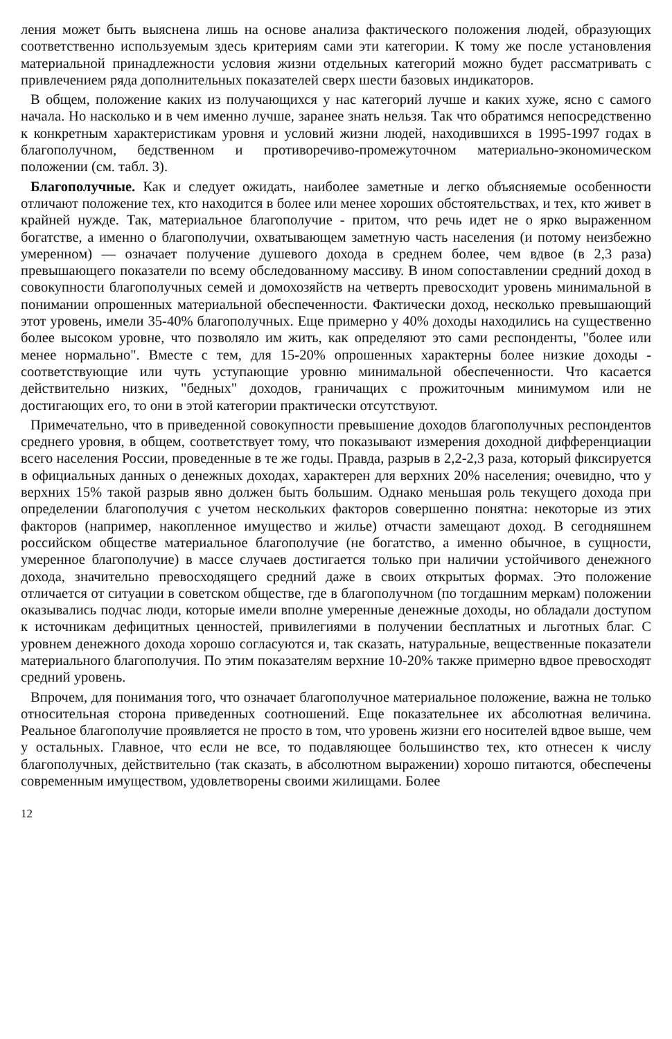ления может быть выяснена лишь на основе анализа фактического положения людей, образующих соответственно используемым здесь критериям сами эти категории. К тому же после установления материальной принадлежности условия жизни отдельных категорий можно будет рассматривать с привлечением ряда дополнительных показателей сверх шести базовых индикаторов.
В общем, положение каких из получающихся у нас категорий лучше и каких хуже, ясно с самого начала. Но насколько и в чем именно лучше, заранее знать нельзя. Так что обратимся непосредственно к конкретным характеристикам уровня и условий жизни людей, находившихся в 1995-1997 годах в благополучном, бедственном и противоречиво-промежуточном материально-экономическом положении (см. табл. 3).
Благополучные. Как и следует ожидать, наиболее заметные и легко объясняемые особенности отличают положение тех, кто находится в более или менее хороших обстоятельствах, и тех, кто живет в крайней нужде. Так, материальное благополучие - притом, что речь идет не о ярко выраженном богатстве, а именно о благополучии, охватывающем заметную часть населения (и потому неизбежно умеренном) — означает получение душевого дохода в среднем более, чем вдвое (в 2,3 раза) превышающего показатели по всему обследованному массиву. В ином сопоставлении средний доход в совокупности благополучных семей и домохозяйств на четверть превосходит уровень минимальной в понимании опрошенных материальной обеспеченности. Фактически доход, несколько превышающий этот уровень, имели 35-40% благополучных. Еще примерно у 40% доходы находились на существенно более высоком уровне, что позволяло им жить, как определяют это сами респонденты, "более или менее нормально". Вместе с тем, для 15-20% опрошенных характерны более низкие доходы - соответствующие или чуть уступающие уровню минимальной обеспеченности. Что касается действительно низких, "бедных" доходов, граничащих с прожиточным минимумом или не достигающих его, то они в этой категории практически отсутствуют.
Примечательно, что в приведенной совокупности превышение доходов благополучных респондентов среднего уровня, в общем, соответствует тому, что показывают измерения доходной дифференциации всего населения России, проведенные в те же годы. Правда, разрыв в 2,2-2,3 раза, который фиксируется в официальных данных о денежных доходах, характерен для верхних 20% населения; очевидно, что у верхних 15% такой разрыв явно должен быть большим. Однако меньшая роль текущего дохода при определении благополучия с учетом нескольких факторов совершенно понятна: некоторые из этих факторов (например, накопленное имущество и жилье) отчасти замещают доход. В сегодняшнем российском обществе материальное благополучие (не богатство, а именно обычное, в сущности, умеренное благополучие) в массе случаев достигается только при наличии устойчивого денежного дохода, значительно превосходящего средний даже в своих открытых формах. Это положение отличается от ситуации в советском обществе, где в благополучном (по тогдашним меркам) положении оказывались подчас люди, которые имели вполне умеренные денежные доходы, но обладали доступом к источникам дефицитных ценностей, привилегиями в получении бесплатных и льготных благ. С уровнем денежного дохода хорошо согласуются и, так сказать, натуральные, вещественные показатели материального благополучия. По этим показателям верхние 10-20% также примерно вдвое превосходят средний уровень.
Впрочем, для понимания того, что означает благополучное материальное положение, важна не только относительная сторона приведенных соотношений. Еще показательнее их абсолютная величина. Реальное благополучие проявляется не просто в том, что уровень жизни его носителей вдвое выше, чем у остальных. Главное, что если не все, то подавляющее большинство тех, кто отнесен к числу благополучных, действительно (так сказать, в абсолютном выражении) хорошо питаются, обеспечены современным имуществом, удовлетворены своими жилищами. Более
12